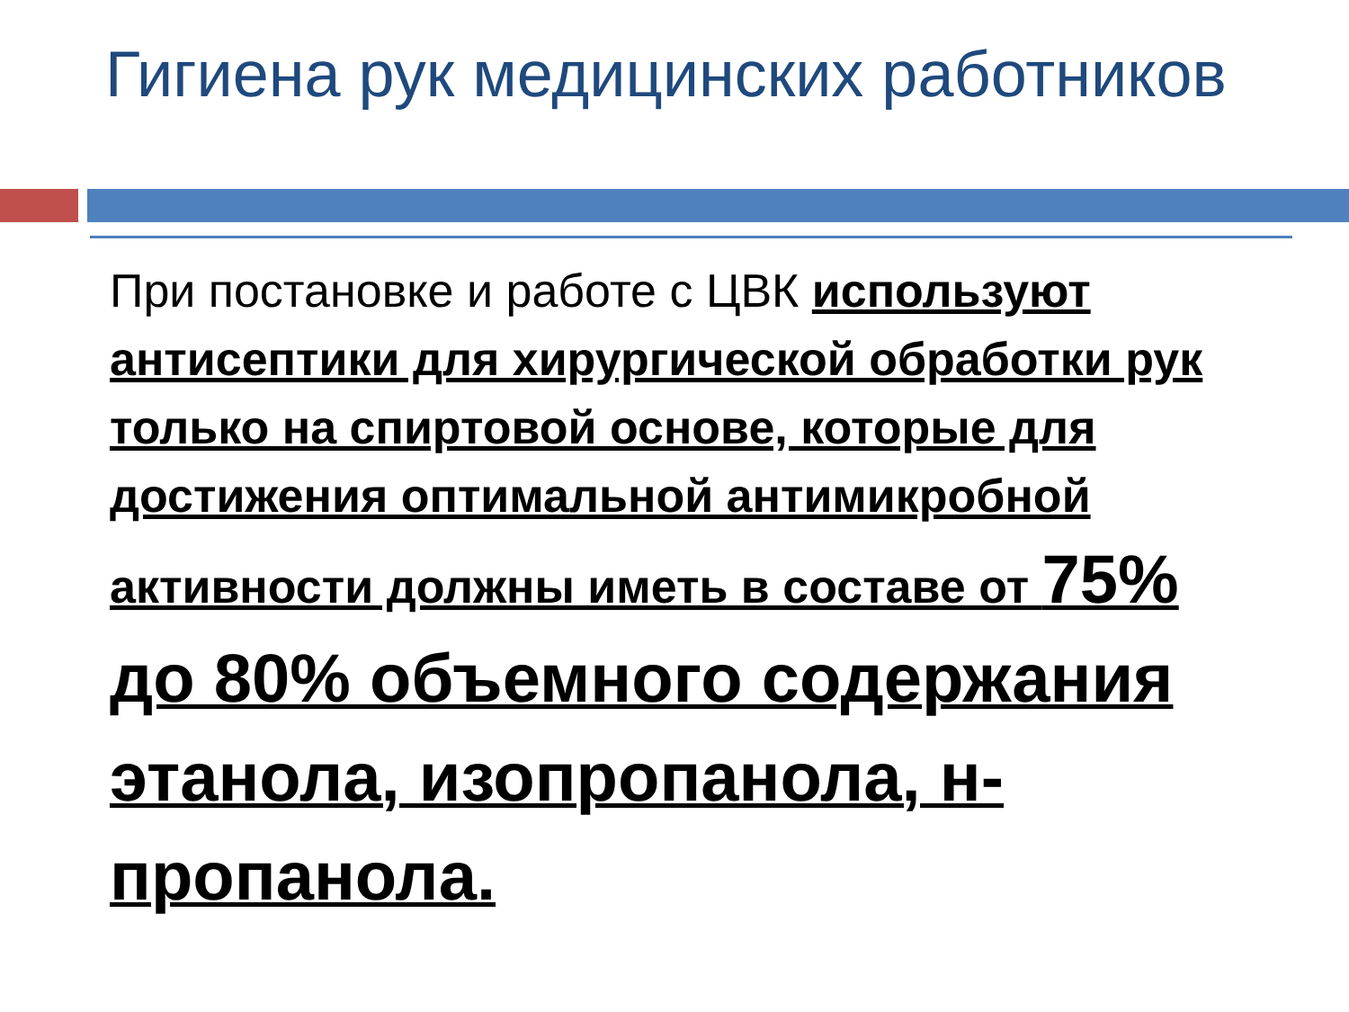Гигиена рук медицинских работников
При постановке и работе с ЦВК используют антисептики для хирургической обработки рук только на спиртовой основе, которые для достижения оптимальной антимикробной активности должны иметь в составе от 75% до 80% объемного содержания этанола, изопропанола, н-пропанола.